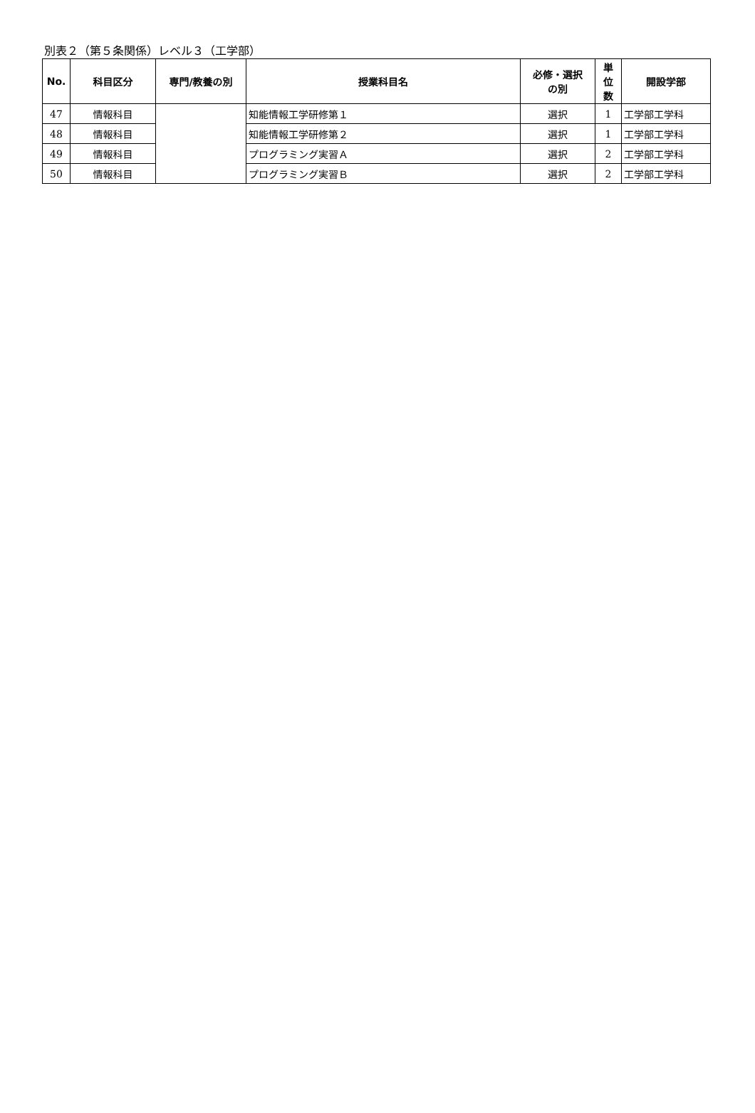別表２（第５条関係）レベル３（工学部）
| No. | 科目区分 | 専門/教養の別 | 授業科目名 | 必修・選択 の別 | 単 位 数 | 開設学部 |
| --- | --- | --- | --- | --- | --- | --- |
| 47 | 情報科目 | | 知能情報工学研修第１ | 選択 | 1 | 工学部工学科 |
| 48 | 情報科目 | | 知能情報工学研修第２ | 選択 | 1 | 工学部工学科 |
| 49 | 情報科目 | | プログラミング実習Ａ | 選択 | 2 | 工学部工学科 |
| 50 | 情報科目 | | プログラミング実習Ｂ | 選択 | 2 | 工学部工学科 |